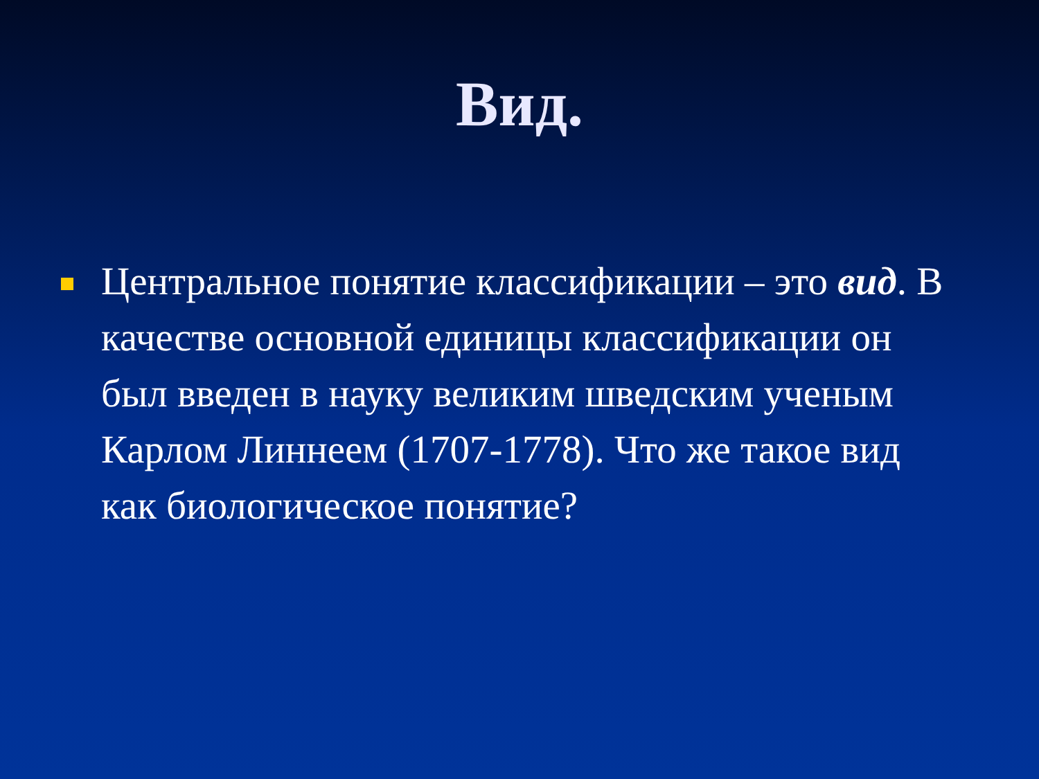Вид.
Центральное понятие классификации – это вид. В качестве основной единицы классификации он был введен в науку великим шведским ученым Карлом Линнеем (1707-1778). Что же такое вид как биологическое понятие?